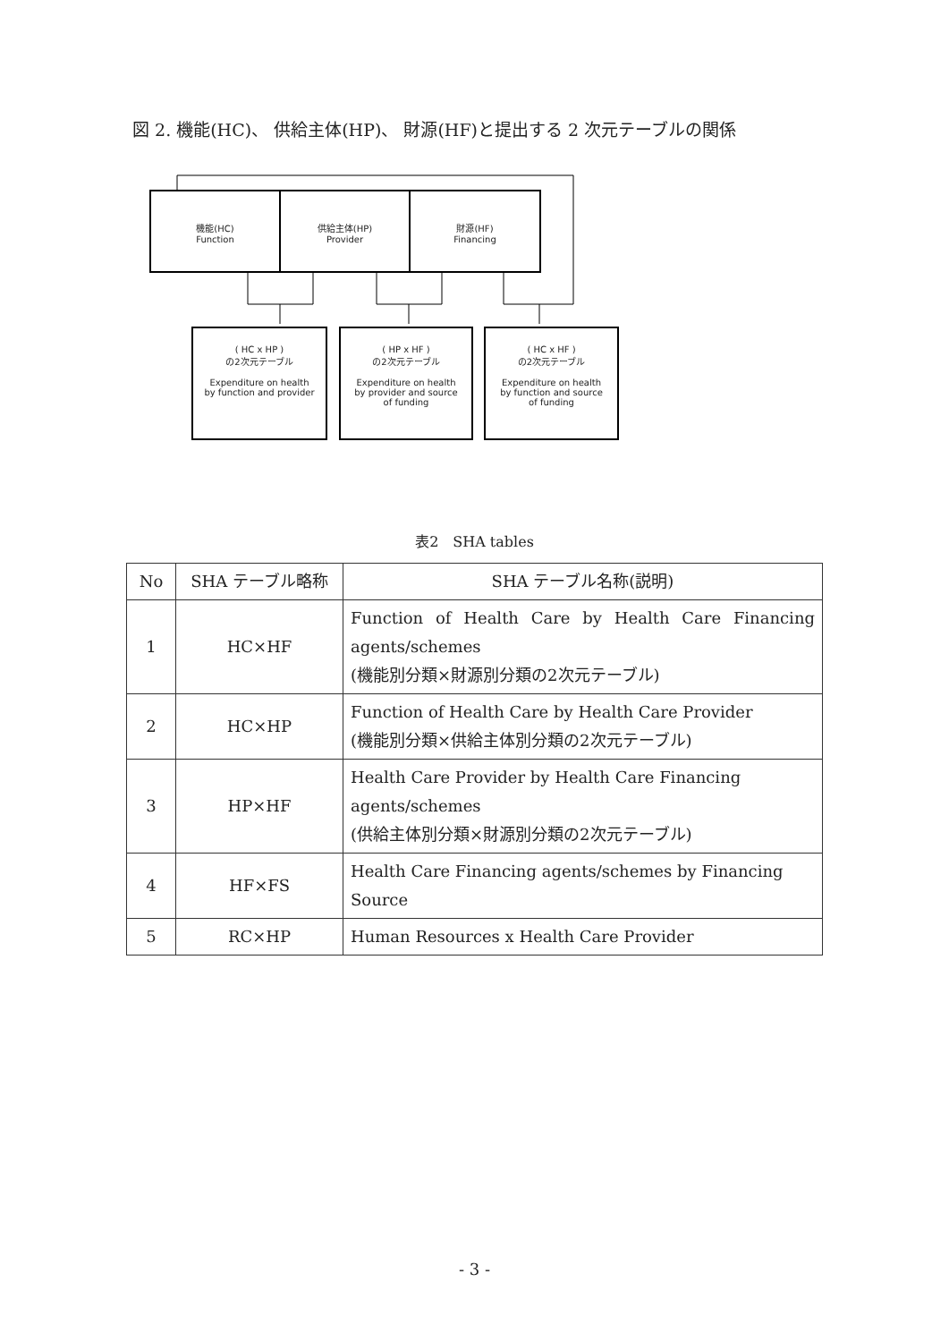図 2. 機能(HC)、 供給主体(HP)、 財源(HF)と提出する 2 次元テーブルの関係
機能(HC)
Function
供給主体(HP)
Provider
財源(HF)
Financing
( HC x HP )
の2次元テーブル
Expenditure on health
by function and provider
( HP x HF )
の2次元テーブル
Expenditure on health
by provider and source
of funding
( HC x HF )
の2次元テーブル
Expenditure on health
by function and source
of funding
表2　SHA tables
| No | SHA テーブル略称 | SHA テーブル名称(説明) |
| --- | --- | --- |
| 1 | HC×HF | Function of Health Care by Health Care Financing agents/schemes (機能別分類×財源別分類の2次元テーブル) |
| 2 | HC×HP | Function of Health Care by Health Care Provider (機能別分類×供給主体別分類の2次元テーブル) |
| 3 | HP×HF | Health Care Provider by Health Care Financing agents/schemes (供給主体別分類×財源別分類の2次元テーブル) |
| 4 | HF×FS | Health Care Financing agents/schemes by Financing Source |
| 5 | RC×HP | Human Resources x Health Care Provider |
- 3 -